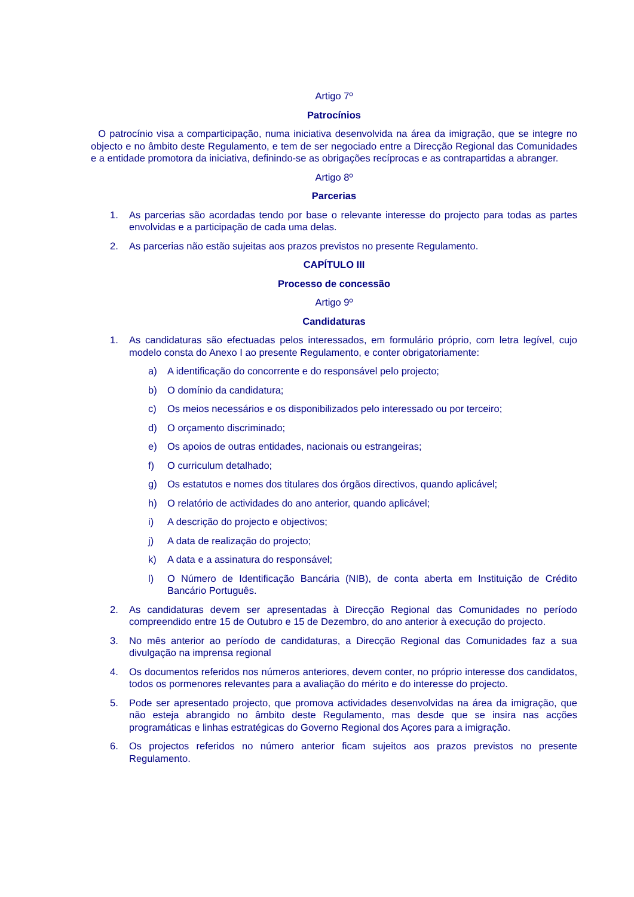Artigo 7º
Patrocínios
O patrocínio visa a comparticipação, numa iniciativa desenvolvida na área da imigração, que se integre no objecto e no âmbito deste Regulamento, e tem de ser negociado entre a Direcção Regional das Comunidades e a entidade promotora da iniciativa, definindo-se as obrigações recíprocas e as contrapartidas a abranger.
Artigo 8º
Parcerias
1. As parcerias são acordadas tendo por base o relevante interesse do projecto para todas as partes envolvidas e a participação de cada uma delas.
2. As parcerias não estão sujeitas aos prazos previstos no presente Regulamento.
CAPÍTULO III
Processo de concessão
Artigo 9º
Candidaturas
1. As candidaturas são efectuadas pelos interessados, em formulário próprio, com letra legível, cujo modelo consta do Anexo I ao presente Regulamento, e conter obrigatoriamente:
a) A identificação do concorrente e do responsável pelo projecto;
b) O domínio da candidatura;
c) Os meios necessários e os disponibilizados pelo interessado ou por terceiro;
d) O orçamento discriminado;
e) Os apoios de outras entidades, nacionais ou estrangeiras;
f) O curriculum detalhado;
g) Os estatutos e nomes dos titulares dos órgãos directivos, quando aplicável;
h) O relatório de actividades do ano anterior, quando aplicável;
i) A descrição do projecto e objectivos;
j) A data de realização do projecto;
k) A data e a assinatura do responsável;
l) O Número de Identificação Bancária (NIB), de conta aberta em Instituição de Crédito Bancário Português.
2. As candidaturas devem ser apresentadas à Direcção Regional das Comunidades no período compreendido entre 15 de Outubro e 15 de Dezembro, do ano anterior à execução do projecto.
3. No mês anterior ao período de candidaturas, a Direcção Regional das Comunidades faz a sua divulgação na imprensa regional
4. Os documentos referidos nos números anteriores, devem conter, no próprio interesse dos candidatos, todos os pormenores relevantes para a avaliação do mérito e do interesse do projecto.
5. Pode ser apresentado projecto, que promova actividades desenvolvidas na área da imigração, que não esteja abrangido no âmbito deste Regulamento, mas desde que se insira nas acções programáticas e linhas estratégicas do Governo Regional dos Açores para a imigração.
6. Os projectos referidos no número anterior ficam sujeitos aos prazos previstos no presente Regulamento.